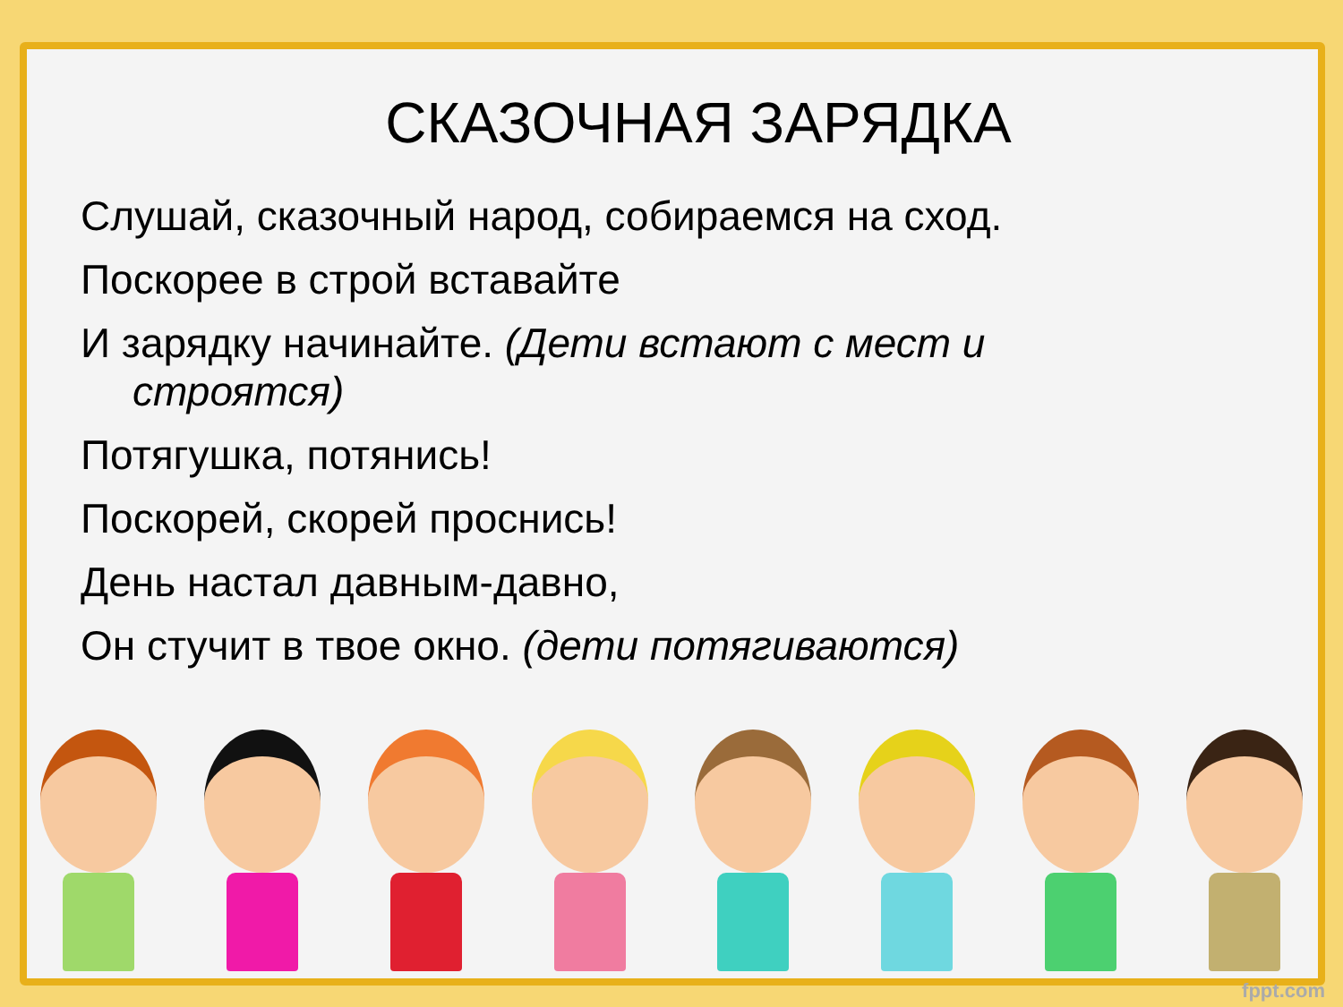СКАЗОЧНАЯ ЗАРЯДКА
Слушай, сказочный народ, собираемся на сход.
Поскорее в строй вставайте
И зарядку начинайте. (Дети встают с мест и
строятся)
Потягушка, потянись!
Поскорей, скорей проснись!
День настал давным-давно,
Он стучит в твое окно. (дети потягиваются)
fppt.com